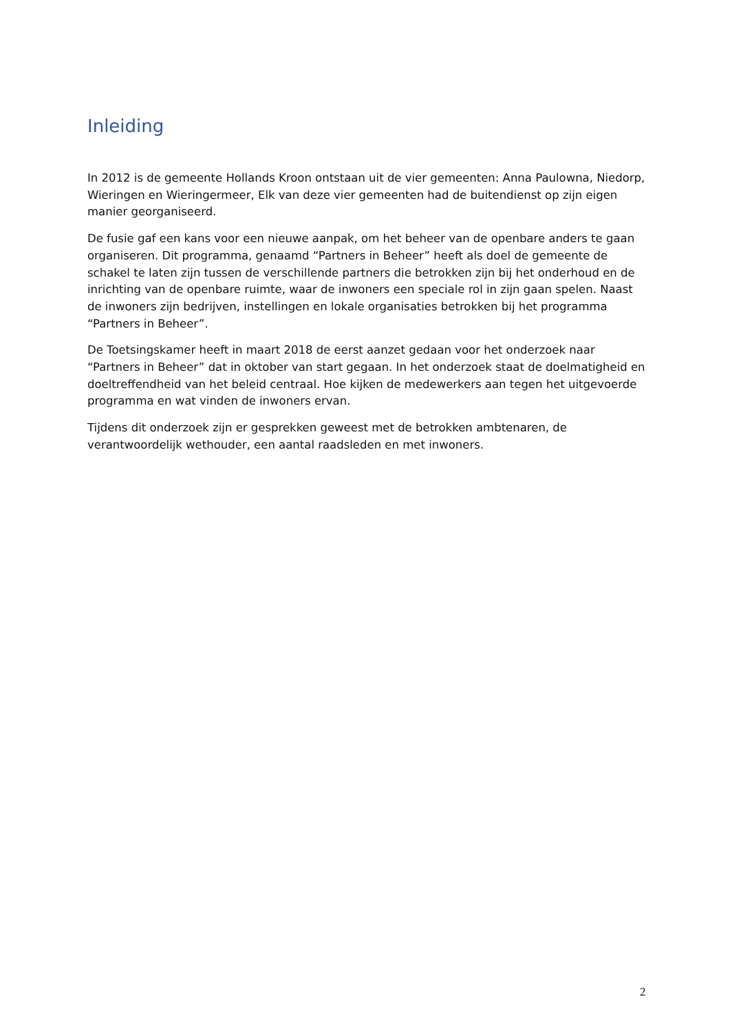Inleiding
In 2012 is de gemeente Hollands Kroon ontstaan uit de vier gemeenten: Anna Paulowna, Niedorp, Wieringen en Wieringermeer, Elk van deze vier gemeenten had de buitendienst op zijn eigen manier georganiseerd.
De fusie gaf een kans voor een nieuwe aanpak, om het beheer van de openbare anders te gaan organiseren. Dit programma, genaamd “Partners in Beheer” heeft als doel de gemeente de schakel te laten zijn tussen de verschillende partners die betrokken zijn bij het onderhoud en de inrichting van de openbare ruimte, waar de inwoners een speciale rol in zijn gaan spelen. Naast de inwoners zijn bedrijven, instellingen en lokale organisaties betrokken bij het programma “Partners in Beheer”.
De Toetsingskamer heeft in maart 2018 de eerst aanzet gedaan voor het onderzoek naar “Partners in Beheer” dat in oktober van start gegaan. In het onderzoek staat de doelmatigheid en doeltreffendheid van het beleid centraal. Hoe kijken de medewerkers aan tegen het uitgevoerde programma en wat vinden de inwoners ervan.
Tijdens dit onderzoek zijn er gesprekken geweest met de betrokken ambtenaren, de verantwoordelijk wethouder, een aantal raadsleden en met inwoners.
2